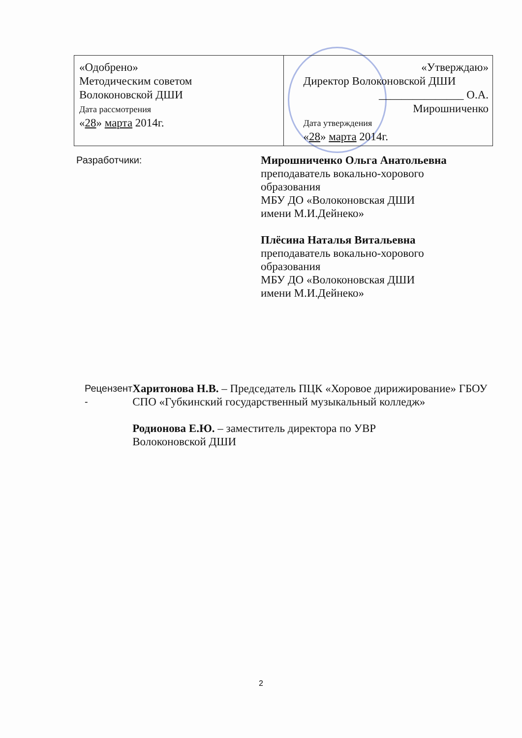| «Одобрено» Методическим советом Волоконовской ДШИ Дата рассмотрения « 28 » марта 2014г. | «Утверждаю» Директор Волоконовской ДШИ _______________ О.А. Мирошниченко Дата утверждения « 28 » марта 2014г. |
Разработчики:
Мирошниченко Ольга Анатольевна
преподаватель вокально-хорового
образования
МБУ ДО «Волоконовская ДШИ
имени М.И.Дейнеко»
Плёсина Наталья Витальевна
преподаватель вокально-хорового
образования
МБУ ДО «Волоконовская ДШИ
имени М.И.Дейнеко»
Рецензент -
Харитонова Н.В. – Председатель ПЦК «Хоровое дирижирование» ГБОУ СПО «Губкинский государственный музыкальный колледж»
Родионова Е.Ю. – заместитель директора по УВР
Волоконовской ДШИ
2